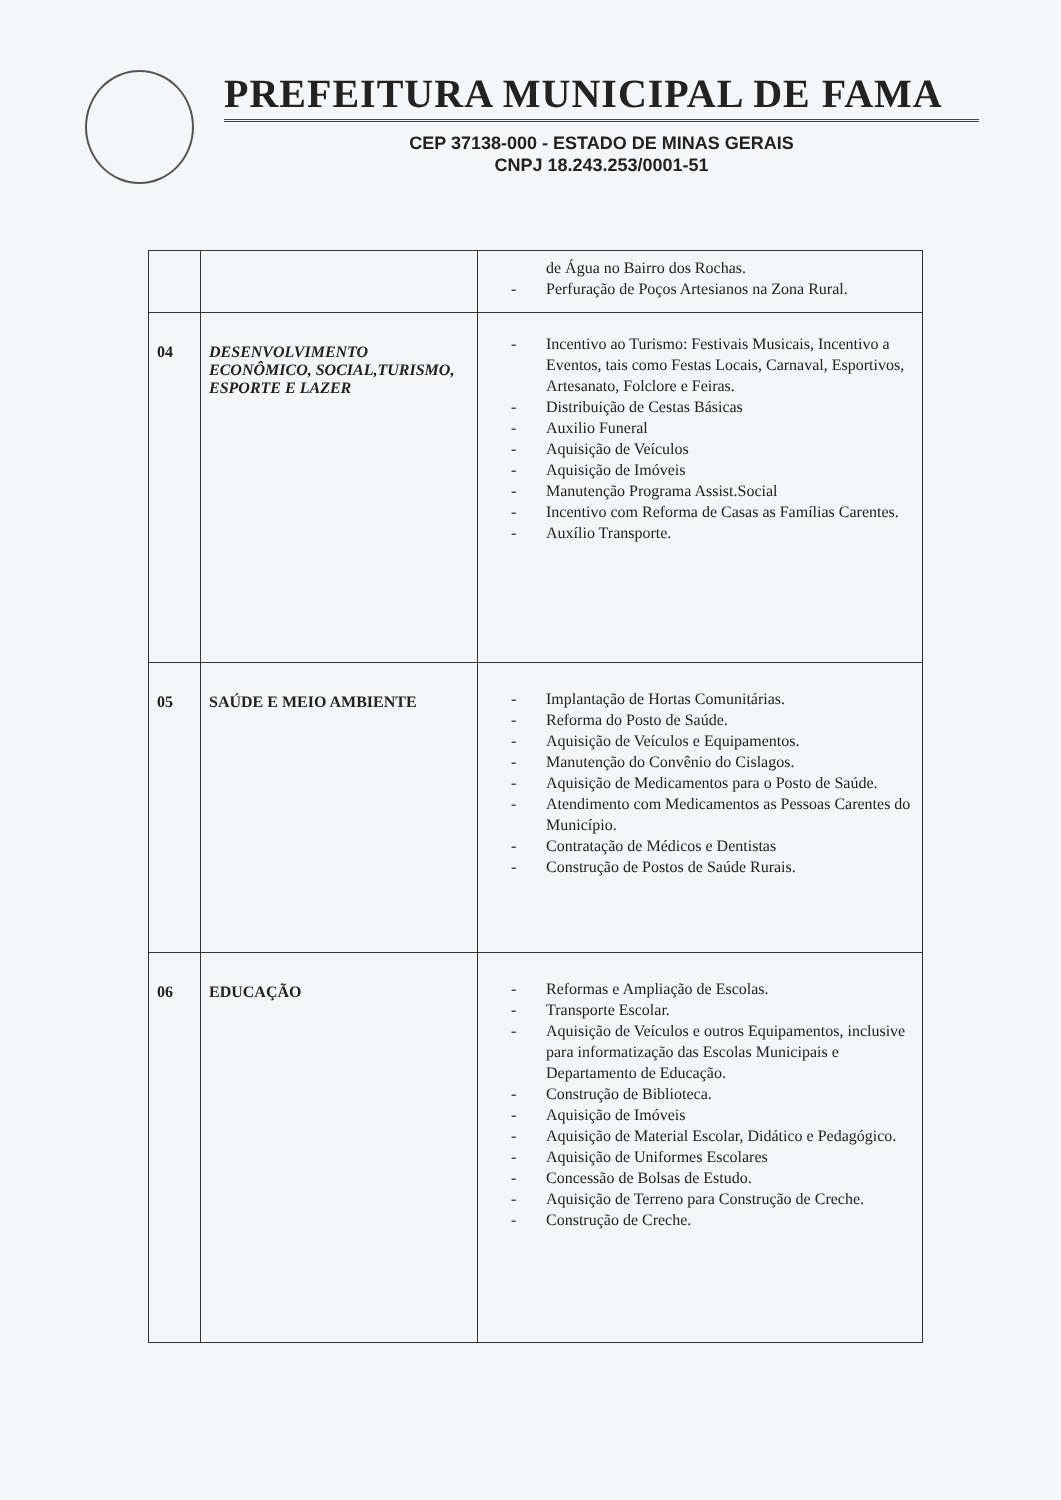PREFEITURA MUNICIPAL DE FAMA
CEP 37138-000 - ESTADO DE MINAS GERAIS
CNPJ 18.243.253/0001-51
| | | de Água no Bairro dos Rochas. - Perfuração de Poços Artesianos na Zona Rural. |
| 04 | DESENVOLVIMENTO ECONÔMICO, SOCIAL,TURISMO, ESPORTE E LAZER | - Incentivo ao Turismo: Festivais Musicais, Incentivo a Eventos, tais como Festas Locais, Carnaval, Esportivos, Artesanato, Folclore e Feiras. - Distribuição de Cestas Básicas - Auxilio Funeral - Aquisição de Veículos - Aquisição de Imóveis - Manutenção Programa Assist.Social - Incentivo com Reforma de Casas as Famílias Carentes. - Auxílio Transporte. |
| 05 | SAÚDE E MEIO AMBIENTE | - Implantação de Hortas Comunitárias. - Reforma do Posto de Saúde. - Aquisição de Veículos e Equipamentos. - Manutenção do Convênio do Cislagos. - Aquisição de Medicamentos para o Posto de Saúde. - Atendimento com Medicamentos as Pessoas Carentes do Município. - Contratação de Médicos e Dentistas - Construção de Postos de Saúde Rurais. |
| 06 | EDUCAÇÃO | - Reformas e Ampliação de Escolas. - Transporte Escolar. - Aquisição de Veículos e outros Equipamentos, inclusive para informatização das Escolas Municipais e Departamento de Educação. - Construção de Biblioteca. - Aquisição de Imóveis - Aquisição de Material Escolar, Didático e Pedagógico. - Aquisição de Uniformes Escolares - Concessão de Bolsas de Estudo. - Aquisição de Terreno para Construção de Creche. - Construção de Creche. |